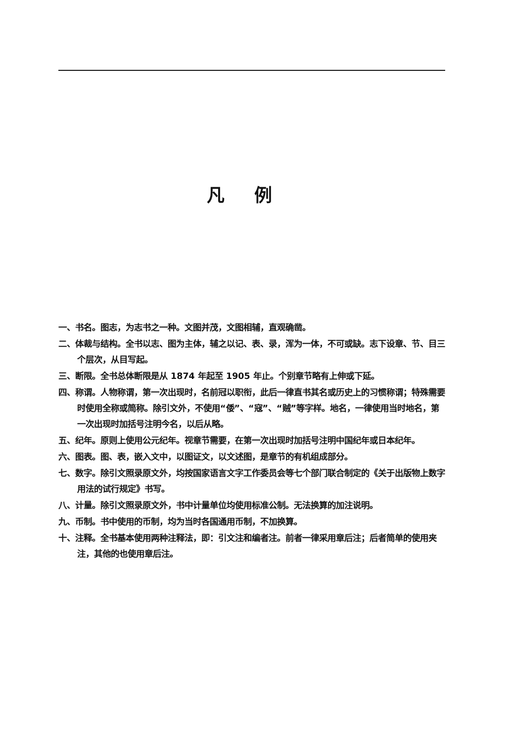凡例
一、书名。图志，为志书之一种。文图并茂，文图相辅，直观确凿。
二、体裁与结构。全书以志、图为主体，辅之以记、表、录，浑为一体，不可或缺。志下设章、节、目三个层次，从目写起。
三、断限。全书总体断限是从 1874 年起至 1905 年止。个别章节略有上伸或下延。
四、称谓。人物称谓，第一次出现时，名前冠以职衔，此后一律直书其名或历史上的习惯称谓；特殊需要时使用全称或简称。除引文外，不使用“倭”、“寇”、“贼”等字样。地名，一律使用当时地名，第一次出现时加括号注明今名，以后从略。
五、纪年。原则上使用公元纪年。视章节需要，在第一次出现时加括号注明中国纪年或日本纪年。
六、图表。图、表，嵌入文中，以图证文，以文述图，是章节的有机组成部分。
七、数字。除引文照录原文外，均按国家语言文字工作委员会等七个部门联合制定的《关于出版物上数字用法的试行规定》书写。
八、计量。除引文照录原文外，书中计量单位均使用标准公制。无法换算的加注说明。
九、币制。书中使用的币制，均为当时各国通用币制，不加换算。
十、注释。全书基本使用两种注释法，即：引文注和编者注。前者一律采用章后注；后者简单的使用夹注，其他的也使用章后注。